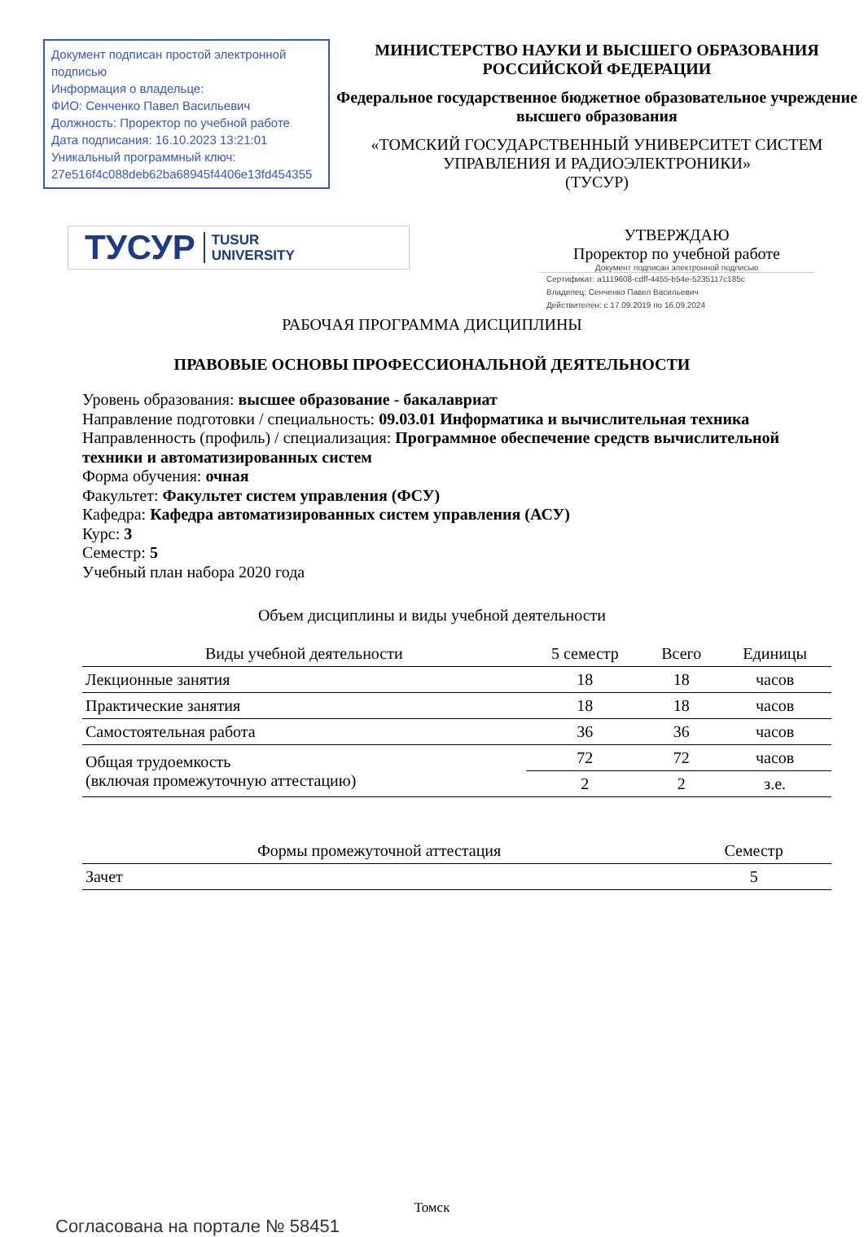Документ подписан простой электронной подписью
Информация о владельце:
ФИО: Сенченко Павел Васильевич
Должность: Проректор по учебной работе
Дата подписания: 16.10.2023 13:21:01
Уникальный программный ключ:
27e516f4c088deb62ba68945f4406e13fd454355
МИНИСТЕРСТВО НАУКИ И ВЫСШЕГО ОБРАЗОВАНИЯ РОССИЙСКОЙ ФЕДЕРАЦИИ
Федеральное государственное бюджетное образовательное учреждение высшего образования
«ТОМСКИЙ ГОСУДАРСТВЕННЫЙ УНИВЕРСИТЕТ СИСТЕМ
УПРАВЛЕНИЯ И РАДИОЭЛЕКТРОНИКИ»
(ТУСУР)
ТУСУР TUSUR
UNIVERSITY
УТВЕРЖДАЮ
Проректор по учебной работе
Документ подписан электронной подписью
Сертификат: a1119608-cdff-4455-b54e-5235117c185c
Владелец: Сенченко Павел Васильевич
Действителен: с 17.09.2019 по 16.09.2024
РАБОЧАЯ ПРОГРАММА ДИСЦИПЛИНЫ
ПРАВОВЫЕ ОСНОВЫ ПРОФЕССИОНАЛЬНОЙ ДЕЯТЕЛЬНОСТИ
Уровень образования: высшее образование - бакалавриат
Направление подготовки / специальность: 09.03.01 Информатика и вычислительная техника
Направленность (профиль) / специализация: Программное обеспечение средств вычислительной техники и автоматизированных систем
Форма обучения: очная
Факультет: Факультет систем управления (ФСУ)
Кафедра: Кафедра автоматизированных систем управления (АСУ)
Курс: 3
Семестр: 5
Учебный план набора 2020 года
Объем дисциплины и виды учебной деятельности
| Виды учебной деятельности | 5 семестр | Всего | Единицы |
| --- | --- | --- | --- |
| Лекционные занятия | 18 | 18 | часов |
| Практические занятия | 18 | 18 | часов |
| Самостоятельная работа | 36 | 36 | часов |
| Общая трудоемкость (включая промежуточную аттестацию) | 72 | 72 | часов |
| | 2 | 2 | з.е. |
| Формы промежуточной аттестация | Семестр |
| --- | --- |
| Зачет | 5 |
Томск
Согласована на портале № 58451